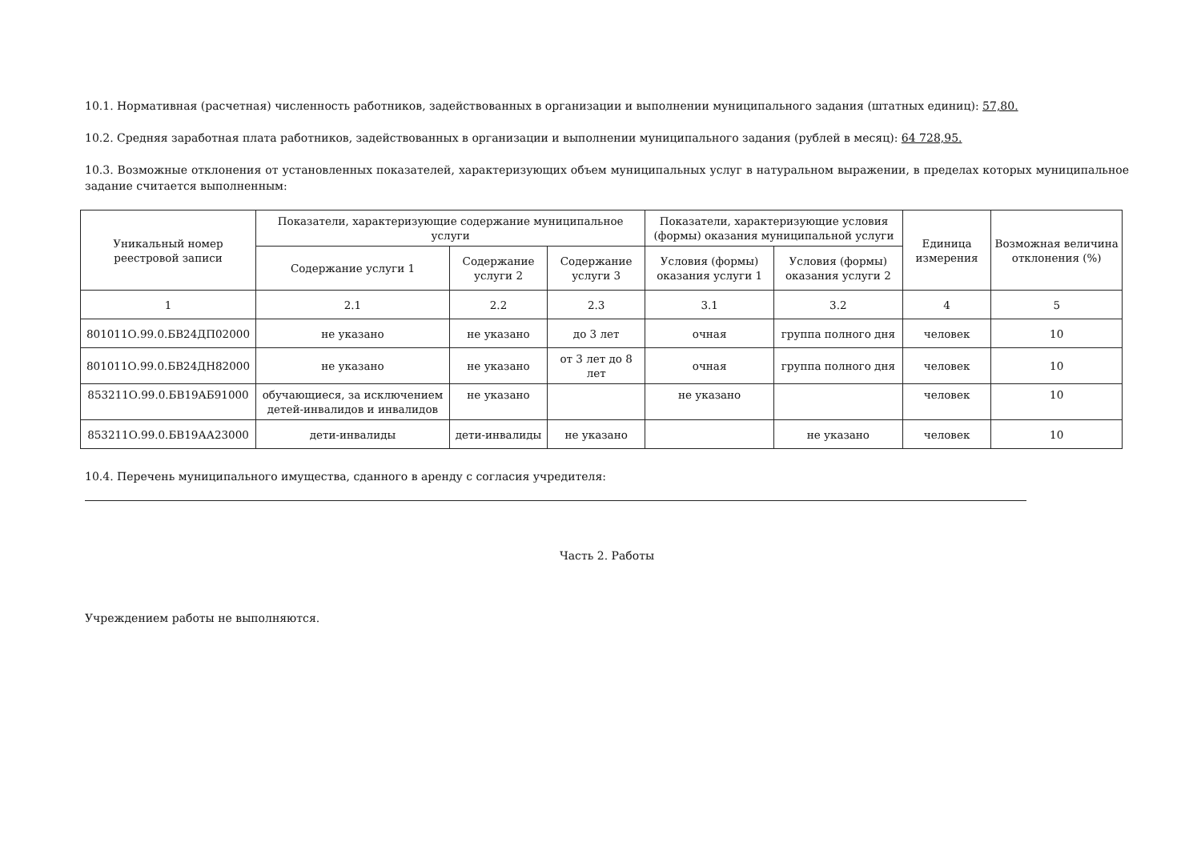10.1. Нормативная (расчетная) численность работников, задействованных в организации и выполнении муниципального задания (штатных единиц): 57,80.
10.2. Средняя заработная плата работников, задействованных в организации и выполнении муниципального задания (рублей в месяц): 64 728,95.
10.3. Возможные отклонения от установленных показателей, характеризующих объем муниципальных услуг в натуральном выражении, в пределах которых муниципальное задание считается выполненным:
| Уникальный номер реестровой записи | Показатели, характеризующие содержание муниципальное услуги | | | Показатели, характеризующие условия (формы) оказания муниципальной услуги | | Единица измерения | Возможная величина отклонения (%) |
| --- | --- | --- | --- | --- | --- | --- | --- |
| | Содержание услуги 1 | Содержание услуги 2 | Содержание услуги 3 | Условия (формы) оказания услуги 1 | Условия (формы) оказания услуги 2 | | |
| 1 | 2.1 | 2.2 | 2.3 | 3.1 | 3.2 | 4 | 5 |
| 801011О.99.0.БВ24ДП02000 | не указано | не указано | до 3 лет | очная | группа полного дня | человек | 10 |
| 801011О.99.0.БВ24ДН82000 | не указано | не указано | от 3 лет до 8 лет | очная | группа полного дня | человек | 10 |
| 853211О.99.0.БВ19АБ91000 | обучающиеся, за исключением детей-инвалидов и инвалидов | не указано | | не указано | | человек | 10 |
| 853211О.99.0.БВ19АА23000 | дети-инвалиды | дети-инвалиды | не указано | | не указано | человек | 10 |
10.4. Перечень муниципального имущества, сданного в аренду с согласия учредителя:
Часть 2. Работы
Учреждением работы не выполняются.